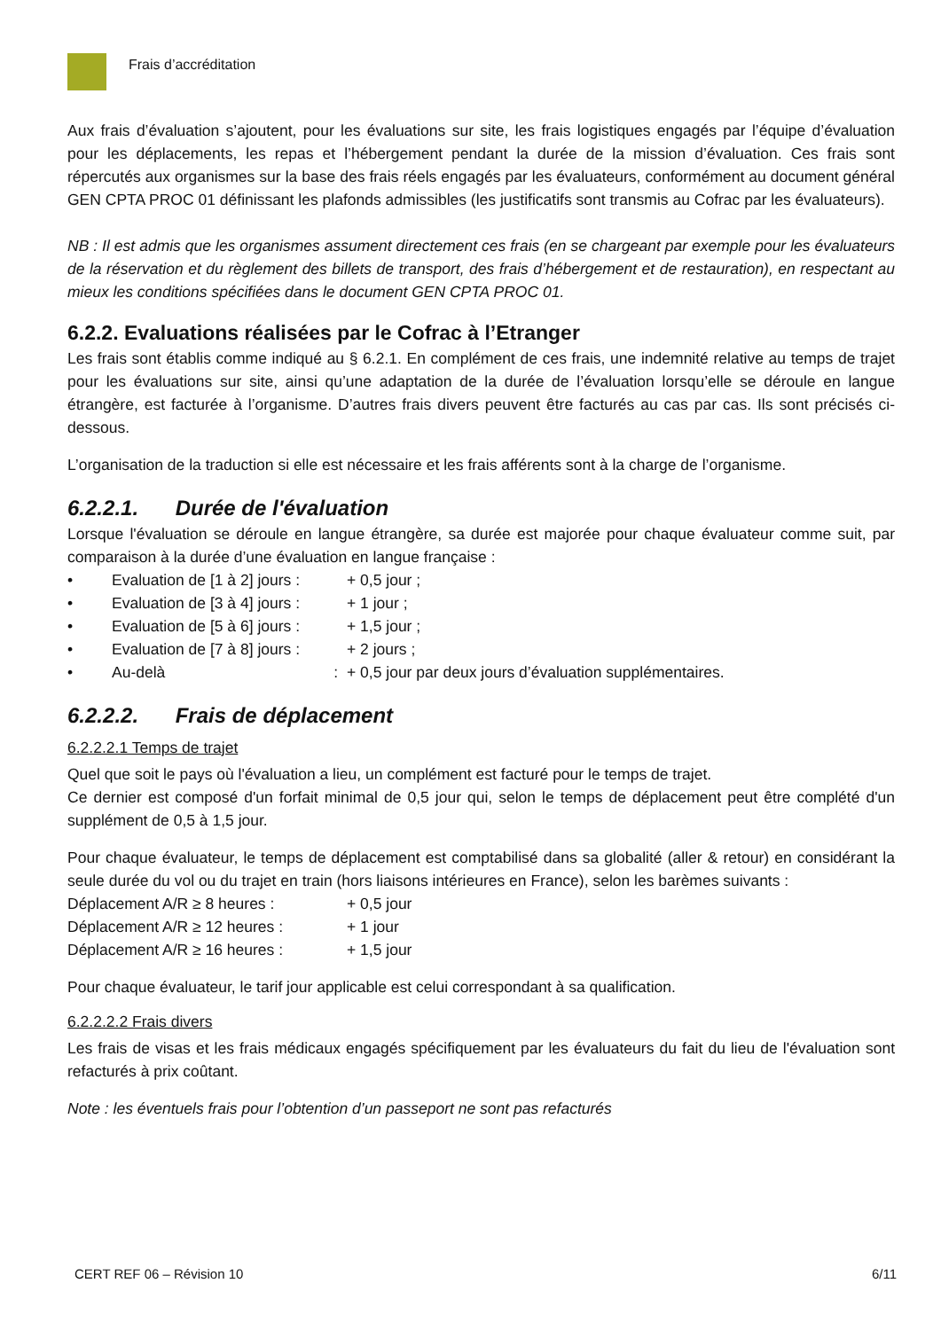Frais d’accréditation
Aux frais d’évaluation s’ajoutent, pour les évaluations sur site, les frais logistiques engagés par l’équipe d’évaluation pour les déplacements, les repas et l’hébergement pendant la durée de la mission d’évaluation. Ces frais sont répercutés aux organismes sur la base des frais réels engagés par les évaluateurs, conformément au document général GEN CPTA PROC 01 définissant les plafonds admissibles (les justificatifs sont transmis au Cofrac par les évaluateurs).
NB : Il est admis que les organismes assument directement ces frais (en se chargeant par exemple pour les évaluateurs de la réservation et du règlement des billets de transport, des frais d’hébergement et de restauration), en respectant au mieux les conditions spécifiées dans le document GEN CPTA PROC 01.
6.2.2. Evaluations réalisées par le Cofrac à l’Etranger
Les frais sont établis comme indiqué au § 6.2.1. En complément de ces frais, une indemnité relative au temps de trajet pour les évaluations sur site, ainsi qu’une adaptation de la durée de l’évaluation lorsqu’elle se déroule en langue étrangère, est facturée à l’organisme. D’autres frais divers peuvent être facturés au cas par cas. Ils sont précisés ci-dessous.
L’organisation de la traduction si elle est nécessaire et les frais afférents sont à la charge de l’organisme.
6.2.2.1. Durée de l'évaluation
Lorsque l'évaluation se déroule en langue étrangère, sa durée est majorée pour chaque évaluateur comme suit, par comparaison à la durée d’une évaluation en langue française :
• Evaluation de [1 à 2] jours : + 0,5 jour ;
• Evaluation de [3 à 4] jours : + 1 jour ;
• Evaluation de [5 à 6] jours : + 1,5 jour ;
• Evaluation de [7 à 8] jours : + 2 jours ;
• Au-delà : + 0,5 jour par deux jours d’évaluation supplémentaires.
6.2.2.2. Frais de déplacement
6.2.2.2.1 Temps de trajet
Quel que soit le pays où l'évaluation a lieu, un complément est facturé pour le temps de trajet.
Ce dernier est composé d'un forfait minimal de 0,5 jour qui, selon le temps de déplacement peut être complété d'un supplément de 0,5 à 1,5 jour.
Pour chaque évaluateur, le temps de déplacement est comptabilisé dans sa globalité (aller & retour) en considérant la seule durée du vol ou du trajet en train (hors liaisons intérieures en France), selon les barèmes suivants :
Déplacement A/R ≥ 8 heures : + 0,5 jour
Déplacement A/R ≥ 12 heures : + 1 jour
Déplacement A/R ≥ 16 heures : + 1,5 jour
Pour chaque évaluateur, le tarif jour applicable est celui correspondant à sa qualification.
6.2.2.2.2 Frais divers
Les frais de visas et les frais médicaux engagés spécifiquement par les évaluateurs du fait du lieu de l'évaluation sont refacturés à prix coûtant.
Note : les éventuels frais pour l’obtention d’un passeport ne sont pas refacturés
CERT REF 06 – Révision 10 6/11